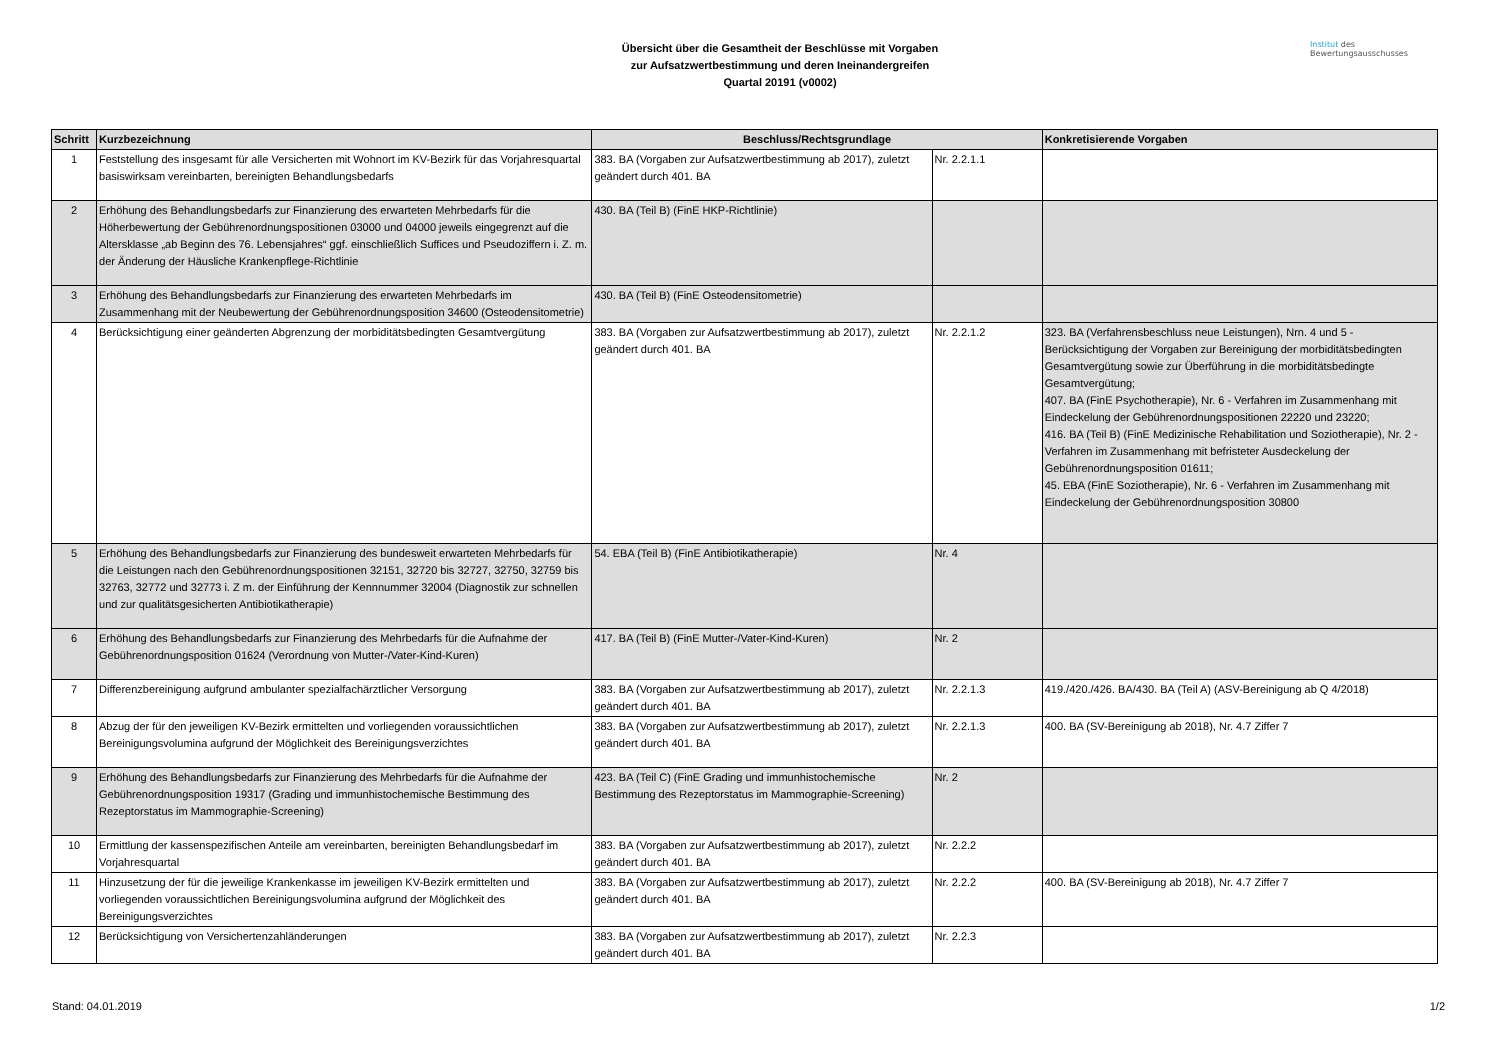Übersicht über die Gesamtheit der Beschlüsse mit Vorgaben
zur Aufsatzwertbestimmung und deren Ineinandergreifen
Quartal 20191 (v0002)
Institut des
Bewertungsausschusses
| Schritt | Kurzbezeichnung | Beschluss/Rechtsgrundlage | | Konkretisierende Vorgaben |
| --- | --- | --- | --- | --- |
| 1 | Feststellung des insgesamt für alle Versicherten mit Wohnort im KV-Bezirk für das Vorjahresquartal basiswirksam vereinbarten, bereinigten Behandlungsbedarfs | 383. BA (Vorgaben zur Aufsatzwertbestimmung ab 2017), zuletzt geändert durch 401. BA | Nr. 2.2.1.1 | |
| 2 | Erhöhung des Behandlungsbedarfs zur Finanzierung des erwarteten Mehrbedarfs für die Höherbewertung der Gebührenordnungspositionen 03000 und 04000 jeweils eingegrenzt auf die Altersklasse „ab Beginn des 76. Lebensjahres“ ggf. einschließlich Suffices und Pseudoziffern i. Z. m. der Änderung der Häusliche Krankenpflege-Richtlinie | 430. BA (Teil B) (FinE HKP-Richtlinie) | | |
| 3 | Erhöhung des Behandlungsbedarfs zur Finanzierung des erwarteten Mehrbedarfs im Zusammenhang mit der Neubewertung der Gebührenordnungsposition 34600 (Osteodensitometrie) | 430. BA (Teil B) (FinE Osteodensitometrie) | | |
| 4 | Berücksichtigung einer geänderten Abgrenzung der morbiditätsbedingten Gesamtvergütung | 383. BA (Vorgaben zur Aufsatzwertbestimmung ab 2017), zuletzt geändert durch 401. BA | Nr. 2.2.1.2 | 323. BA (Verfahrensbeschluss neue Leistungen), Nrn. 4 und 5 - Berücksichtigung der Vorgaben zur Bereinigung der morbiditätsbedingten Gesamtvergütung sowie zur Überführung in die morbiditätsbedingte Gesamtvergütung; 407. BA (FinE Psychotherapie), Nr. 6 - Verfahren im Zusammenhang mit Eindeckelung der Gebührenordnungspositionen 22220 und 23220; 416. BA (Teil B) (FinE Medizinische Rehabilitation und Soziotherapie), Nr. 2 - Verfahren im Zusammenhang mit befristeter Ausdeckelung der Gebührenordnungsposition 01611; 45. EBA (FinE Soziotherapie), Nr. 6 - Verfahren im Zusammenhang mit Eindeckelung der Gebührenordnungsposition 30800 |
| 5 | Erhöhung des Behandlungsbedarfs zur Finanzierung des bundesweit erwarteten Mehrbedarfs für die Leistungen nach den Gebührenordnungspositionen 32151, 32720 bis 32727, 32750, 32759 bis 32763, 32772 und 32773 i. Z m. der Einführung der Kennnummer 32004 (Diagnostik zur schnellen und zur qualitätsgesicherten Antibiotikatherapie) | 54. EBA (Teil B) (FinE Antibiotikatherapie) | Nr. 4 | |
| 6 | Erhöhung des Behandlungsbedarfs zur Finanzierung des Mehrbedarfs für die Aufnahme der Gebührenordnungsposition 01624 (Verordnung von Mutter-/Vater-Kind-Kuren) | 417. BA (Teil B) (FinE Mutter-/Vater-Kind-Kuren) | Nr. 2 | |
| 7 | Differenzbereinigung aufgrund ambulanter spezialfachärztlicher Versorgung | 383. BA (Vorgaben zur Aufsatzwertbestimmung ab 2017), zuletzt geändert durch 401. BA | Nr. 2.2.1.3 | 419./420./426. BA/430. BA (Teil A) (ASV-Bereinigung ab Q 4/2018) |
| 8 | Abzug der für den jeweiligen KV-Bezirk ermittelten und vorliegenden voraussichtlichen Bereinigungsvolumina aufgrund der Möglichkeit des Bereinigungsverzichtes | 383. BA (Vorgaben zur Aufsatzwertbestimmung ab 2017), zuletzt geändert durch 401. BA | Nr. 2.2.1.3 | 400. BA (SV-Bereinigung ab 2018), Nr. 4.7 Ziffer 7 |
| 9 | Erhöhung des Behandlungsbedarfs zur Finanzierung des Mehrbedarfs für die Aufnahme der Gebührenordnungsposition 19317 (Grading und immunhistochemische Bestimmung des Rezeptorstatus im Mammographie-Screening) | 423. BA (Teil C) (FinE Grading und immunhistochemische Bestimmung des Rezeptorstatus im Mammographie-Screening) | Nr. 2 | |
| 10 | Ermittlung der kassenspezifischen Anteile am vereinbarten, bereinigten Behandlungsbedarf im Vorjahresquartal | 383. BA (Vorgaben zur Aufsatzwertbestimmung ab 2017), zuletzt geändert durch 401. BA | Nr. 2.2.2 | |
| 11 | Hinzusetzung der für die jeweilige Krankenkasse im jeweiligen KV-Bezirk ermittelten und vorliegenden voraussichtlichen Bereinigungsvolumina aufgrund der Möglichkeit des Bereinigungsverzichtes | 383. BA (Vorgaben zur Aufsatzwertbestimmung ab 2017), zuletzt geändert durch 401. BA | Nr. 2.2.2 | 400. BA (SV-Bereinigung ab 2018), Nr. 4.7 Ziffer 7 |
| 12 | Berücksichtigung von Versichertenzahländerungen | 383. BA (Vorgaben zur Aufsatzwertbestimmung ab 2017), zuletzt geändert durch 401. BA | Nr. 2.2.3 | |
Stand: 04.01.2019 1/2